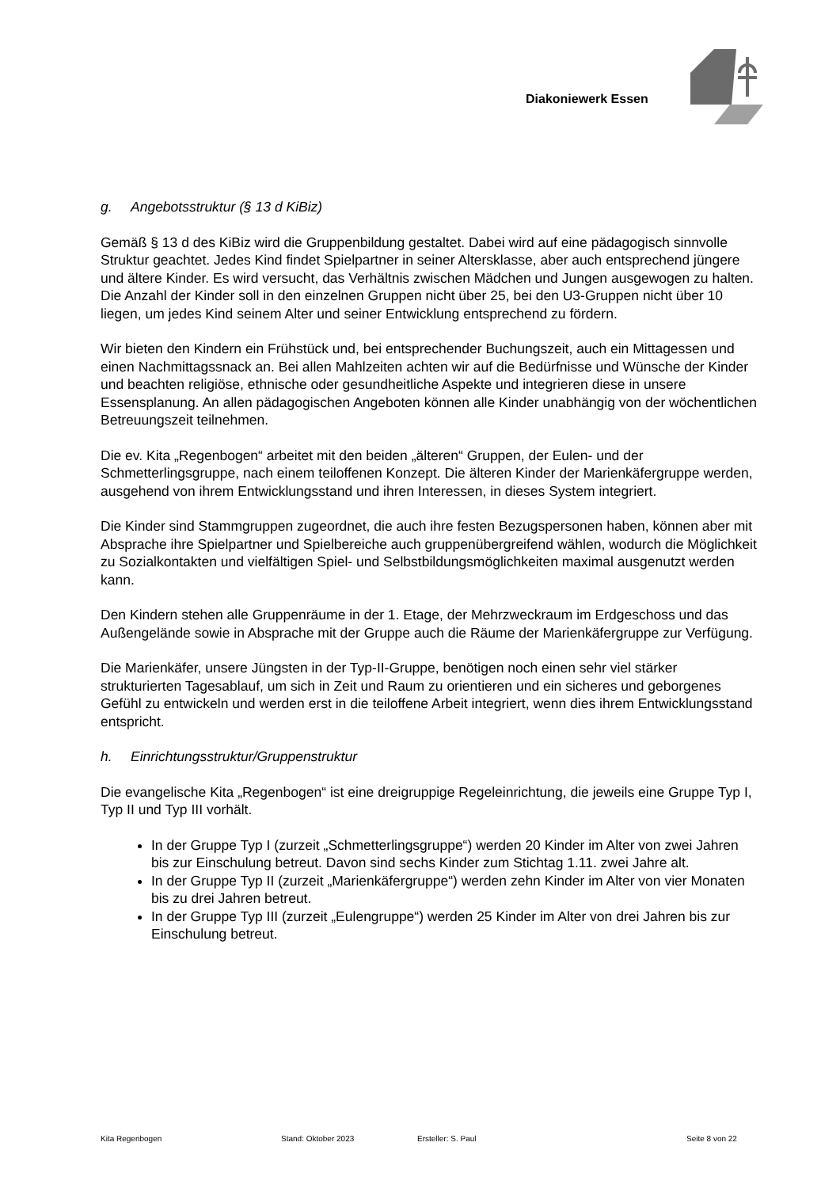Diakoniewerk Essen
g. Angebotsstruktur (§ 13 d KiBiz)
Gemäß § 13 d des KiBiz wird die Gruppenbildung gestaltet. Dabei wird auf eine pädagogisch sinnvolle Struktur geachtet. Jedes Kind findet Spielpartner in seiner Altersklasse, aber auch entsprechend jüngere und ältere Kinder. Es wird versucht, das Verhältnis zwischen Mädchen und Jungen ausgewogen zu halten. Die Anzahl der Kinder soll in den einzelnen Gruppen nicht über 25, bei den U3-Gruppen nicht über 10 liegen, um jedes Kind seinem Alter und seiner Entwicklung entsprechend zu fördern.
Wir bieten den Kindern ein Frühstück und, bei entsprechender Buchungszeit, auch ein Mittagessen und einen Nachmittagssnack an. Bei allen Mahlzeiten achten wir auf die Bedürfnisse und Wünsche der Kinder und beachten religiöse, ethnische oder gesundheitliche Aspekte und integrieren diese in unsere Essensplanung. An allen pädagogischen Angeboten können alle Kinder unabhängig von der wöchentlichen Betreuungszeit teilnehmen.
Die ev. Kita „Regenbogen“ arbeitet mit den beiden „älteren“ Gruppen, der Eulen- und der Schmetterlingsgruppe, nach einem teiloffenen Konzept. Die älteren Kinder der Marienkäfergruppe werden, ausgehend von ihrem Entwicklungsstand und ihren Interessen, in dieses System integriert.
Die Kinder sind Stammgruppen zugeordnet, die auch ihre festen Bezugspersonen haben, können aber mit Absprache ihre Spielpartner und Spielbereiche auch gruppenübergreifend wählen, wodurch die Möglichkeit zu Sozialkontakten und vielfältigen Spiel- und Selbstbildungsmöglichkeiten maximal ausgenutzt werden kann.
Den Kindern stehen alle Gruppenräume in der 1. Etage, der Mehrzweckraum im Erdgeschoss und das Außengelände sowie in Absprache mit der Gruppe auch die Räume der Marienkäfergruppe zur Verfügung.
Die Marienkäfer, unsere Jüngsten in der Typ-II-Gruppe, benötigen noch einen sehr viel stärker strukturierten Tagesablauf, um sich in Zeit und Raum zu orientieren und ein sicheres und geborgenes Gefühl zu entwickeln und werden erst in die teiloffene Arbeit integriert, wenn dies ihrem Entwicklungsstand entspricht.
h. Einrichtungsstruktur/Gruppenstruktur
Die evangelische Kita „Regenbogen“ ist eine dreigruppige Regeleinrichtung, die jeweils eine Gruppe Typ I, Typ II und Typ III vorhält.
In der Gruppe Typ I (zurzeit „Schmetterlingsgruppe“) werden 20 Kinder im Alter von zwei Jahren bis zur Einschulung betreut. Davon sind sechs Kinder zum Stichtag 1.11. zwei Jahre alt.
In der Gruppe Typ II (zurzeit „Marienkäfergruppe“) werden zehn Kinder im Alter von vier Monaten bis zu drei Jahren betreut.
In der Gruppe Typ III (zurzeit „Eulengruppe“) werden 25 Kinder im Alter von drei Jahren bis zur Einschulung betreut.
Kita Regenbogen Stand: Oktober 2023 Ersteller: S. Paul Seite 8 von 22